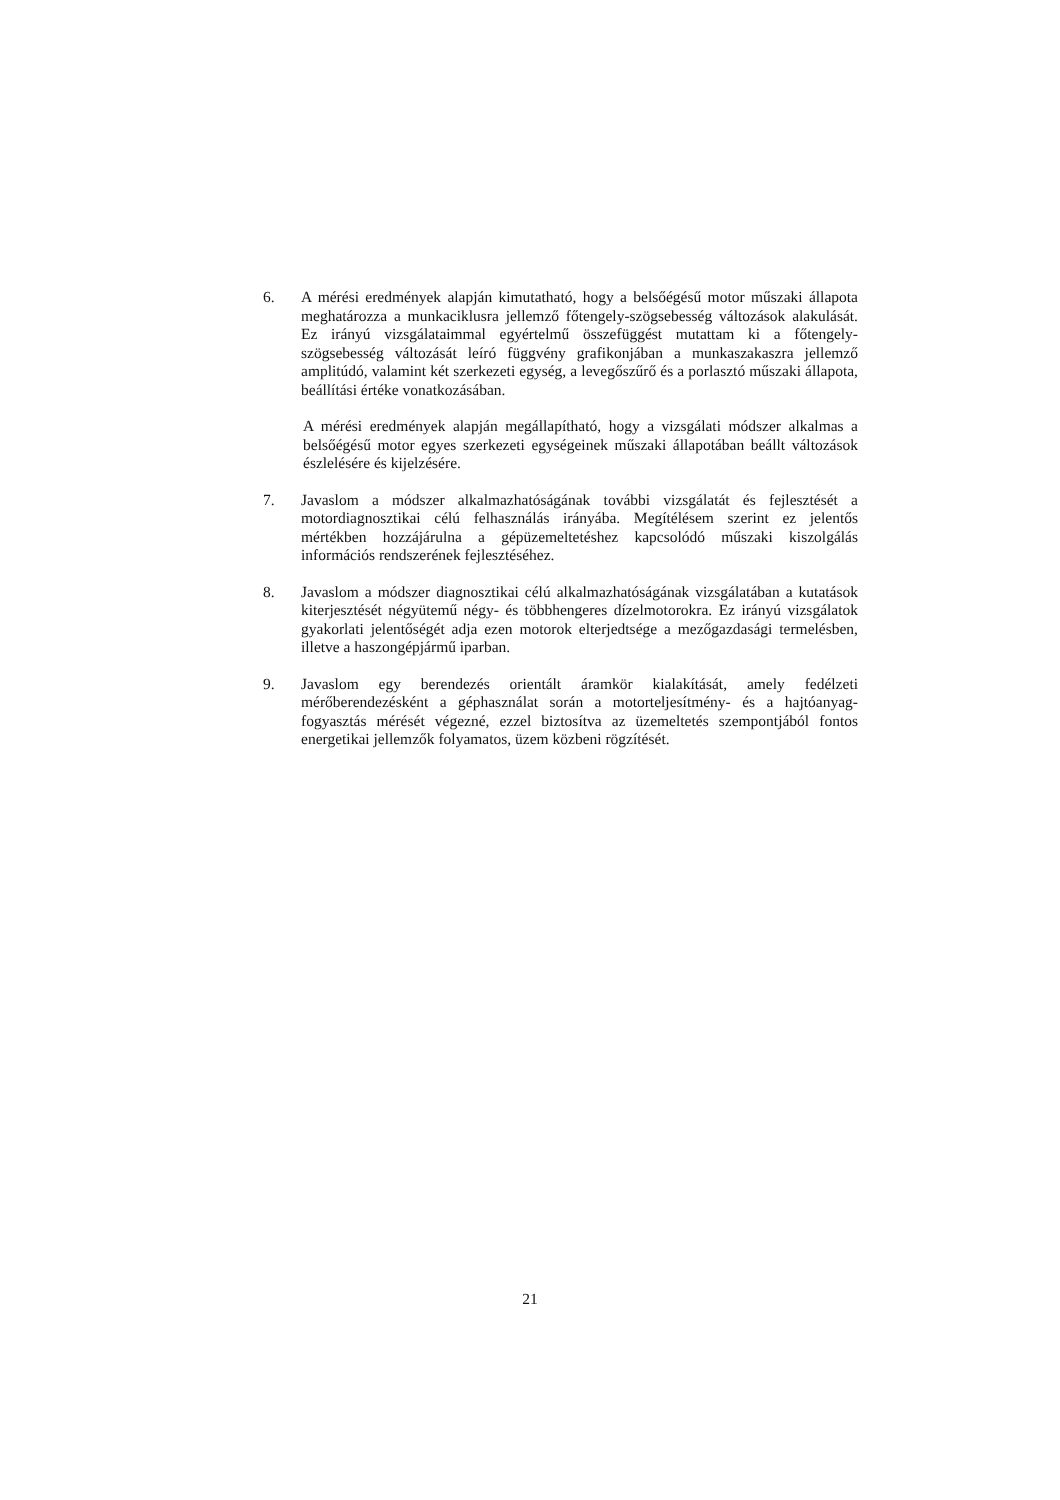6. A mérési eredmények alapján kimutatható, hogy a belsőégésű motor műszaki állapota meghatározza a munkaciklusra jellemző főtengely-szögsebesség változások alakulását. Ez irányú vizsgálataimmal egyértelmű összefüggést mutattam ki a főtengely-szögsebesség változását leíró függvény grafikonjában a munkaszakaszra jellemző amplitúdó, valamint két szerkezeti egység, a levegőszűrő és a porlasztó műszaki állapota, beállítási értéke vonatkozásában.
A mérési eredmények alapján megállapítható, hogy a vizsgálati módszer alkalmas a belsőégésű motor egyes szerkezeti egységeinek műszaki állapotában beállt változások észlelésére és kijelzésére.
7. Javaslom a módszer alkalmazhatóságának további vizsgálatát és fejlesztését a motordiagnosztikai célú felhasználás irányába. Megítélésem szerint ez jelentős mértékben hozzájárulna a gépüzemeltetéshez kapcsolódó műszaki kiszolgálás információs rendszerének fejlesztéséhez.
8. Javaslom a módszer diagnosztikai célú alkalmazhatóságának vizsgálatában a kutatások kiterjesztését négyütemű négy- és többhengeres dízelmotorokra. Ez irányú vizsgálatok gyakorlati jelentőségét adja ezen motorok elterjedtsége a mezőgazdasági termelésben, illetve a haszongépjármű iparban.
9. Javaslom egy berendezés orientált áramkör kialakítását, amely fedélzeti mérőberendezésként a géphasználat során a motorteljesítmény- és a hajtóanyag-fogyasztás mérését végezné, ezzel biztosítva az üzemeltetés szempontjából fontos energetikai jellemzők folyamatos, üzem közbeni rögzítését.
21